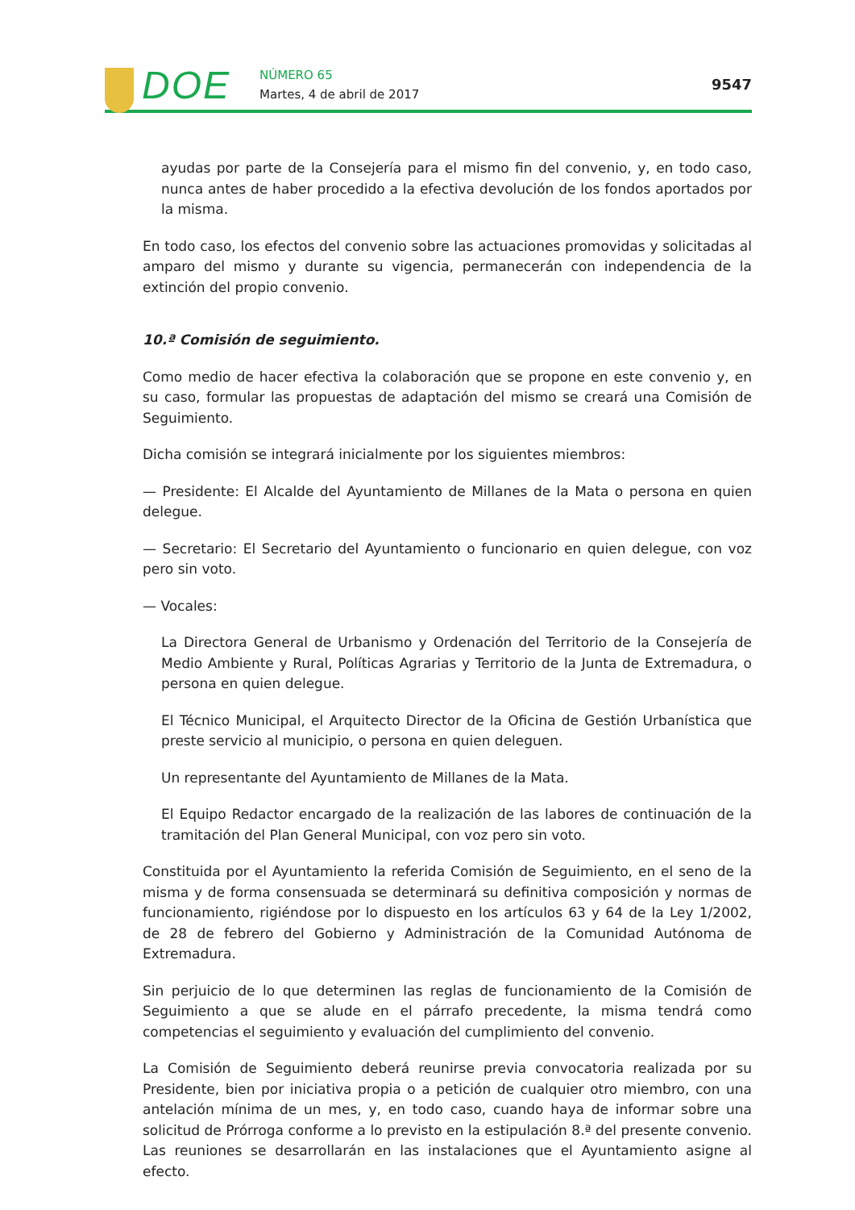DOE NÚMERO 65
Martes, 4 de abril de 2017
9547
ayudas por parte de la Consejería para el mismo fin del convenio, y, en todo caso, nunca antes de haber procedido a la efectiva devolución de los fondos aportados por la misma.
En todo caso, los efectos del convenio sobre las actuaciones promovidas y solicitadas al amparo del mismo y durante su vigencia, permanecerán con independencia de la extinción del propio convenio.
10.ª Comisión de seguimiento.
Como medio de hacer efectiva la colaboración que se propone en este convenio y, en su caso, formular las propuestas de adaptación del mismo se creará una Comisión de Seguimiento.
Dicha comisión se integrará inicialmente por los siguientes miembros:
— Presidente: El Alcalde del Ayuntamiento de Millanes de la Mata o persona en quien delegue.
— Secretario: El Secretario del Ayuntamiento o funcionario en quien delegue, con voz pero sin voto.
— Vocales:
La Directora General de Urbanismo y Ordenación del Territorio de la Consejería de Medio Ambiente y Rural, Políticas Agrarias y Territorio de la Junta de Extremadura, o persona en quien delegue.
El Técnico Municipal, el Arquitecto Director de la Oficina de Gestión Urbanística que preste servicio al municipio, o persona en quien deleguen.
Un representante del Ayuntamiento de Millanes de la Mata.
El Equipo Redactor encargado de la realización de las labores de continuación de la tramitación del Plan General Municipal, con voz pero sin voto.
Constituida por el Ayuntamiento la referida Comisión de Seguimiento, en el seno de la misma y de forma consensuada se determinará su definitiva composición y normas de funcionamiento, rigiéndose por lo dispuesto en los artículos 63 y 64 de la Ley 1/2002, de 28 de febrero del Gobierno y Administración de la Comunidad Autónoma de Extremadura.
Sin perjuicio de lo que determinen las reglas de funcionamiento de la Comisión de Seguimiento a que se alude en el párrafo precedente, la misma tendrá como competencias el seguimiento y evaluación del cumplimiento del convenio.
La Comisión de Seguimiento deberá reunirse previa convocatoria realizada por su Presidente, bien por iniciativa propia o a petición de cualquier otro miembro, con una antelación mínima de un mes, y, en todo caso, cuando haya de informar sobre una solicitud de Prórroga conforme a lo previsto en la estipulación 8.ª del presente convenio. Las reuniones se desarrollarán en las instalaciones que el Ayuntamiento asigne al efecto.